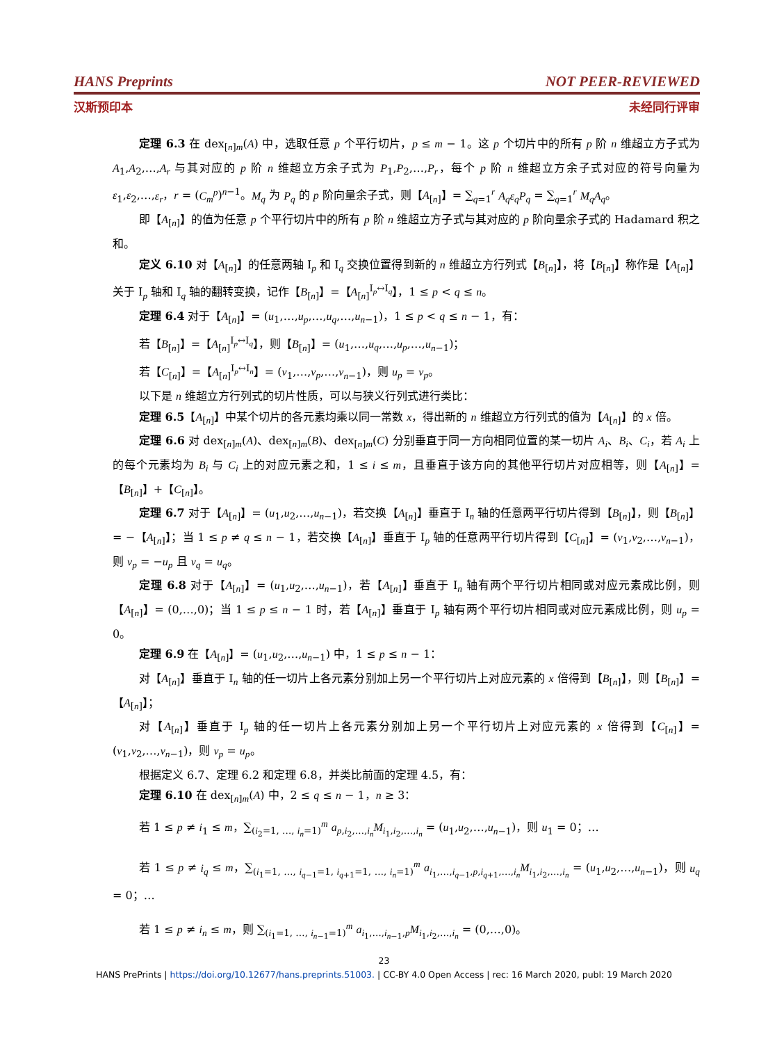HANS Preprints NOT PEER-REVIEWED
汉斯预印本 未经同行评审
定理 6.3 在 dex<sub>[n]m</sub>(A) 中，选取任意 p 个平行切片，p ≤ m − 1。这 p 个切片中的所有 p 阶 n 维超立方子式为 A<sub>1</sub>,A<sub>2</sub>,…,A<sub>r</sub> 与其对应的 p 阶 n 维超立方余子式为 P<sub>1</sub>,P<sub>2</sub>,…,P<sub>r</sub>，每个 p 阶 n 维超立方余子式对应的符号向量为 ε<sub>1</sub>,ε<sub>2</sub>,…,ε<sub>r</sub>，r = (C<sub>m</sub><sup>p</sup>)<sup>n−1</sup>。M<sub>q</sub> 为 P<sub>q</sub> 的 p 阶向量余子式，则【A<sub>[n]</sub>】= ∑<sub>q=1</sub><sup>r</sup> A<sub>q</sub>ε<sub>q</sub>P<sub>q</sub> = ∑<sub>q=1</sub><sup>r</sup> M<sub>q</sub>A<sub>q</sub>。
即【A<sub>[n]</sub>】的值为任意 p 个平行切片中的所有 p 阶 n 维超立方子式与其对应的 p 阶向量余子式的 Hadamard 积之和。
定义 6.10 对【A<sub>[n]</sub>】的任意两轴 I<sub>p</sub> 和 I<sub>q</sub> 交换位置得到新的 n 维超立方行列式【B<sub>[n]</sub>】，将【B<sub>[n]</sub>】称作是【A<sub>[n]</sub>】关于 I<sub>p</sub> 轴和 I<sub>q</sub> 轴的翻转变换，记作【B<sub>[n]</sub>】=【A<sub>[n]</sub><sup>I<sub>p</sub>↔I<sub>q</sub></sup>】，1 ≤ p < q ≤ n。
定理 6.4 对于【A<sub>[n]</sub>】= (u<sub>1</sub>,…,u<sub>p</sub>,…,u<sub>q</sub>,…,u<sub>n−1</sub>)，1 ≤ p < q ≤ n − 1，有：
若【B<sub>[n]</sub>】=【A<sub>[n]</sub><sup>I<sub>p</sub>↔I<sub>q</sub></sup>】，则【B<sub>[n]</sub>】= (u<sub>1</sub>,…,u<sub>q</sub>,…,u<sub>p</sub>,…,u<sub>n−1</sub>)；
若【C<sub>[n]</sub>】=【A<sub>[n]</sub><sup>I<sub>p</sub>↔I<sub>n</sub></sup>】= (v<sub>1</sub>,…,v<sub>p</sub>,…,v<sub>n−1</sub>)，则 u<sub>p</sub> = v<sub>p</sub>。
以下是 n 维超立方行列式的切片性质，可以与狭义行列式进行类比：
定理 6.5【A<sub>[n]</sub>】中某个切片的各元素均乘以同一常数 x，得出新的 n 维超立方行列式的值为【A<sub>[n]</sub>】的 x 倍。
定理 6.6 对 dex<sub>[n]m</sub>(A)、dex<sub>[n]m</sub>(B)、dex<sub>[n]m</sub>(C) 分别垂直于同一方向相同位置的某一切片 A<sub>i</sub>、B<sub>i</sub>、C<sub>i</sub>，若 A<sub>i</sub> 上的每个元素均为 B<sub>i</sub> 与 C<sub>i</sub> 上的对应元素之和，1 ≤ i ≤ m，且垂直于该方向的其他平行切片对应相等，则【A<sub>[n]</sub>】=【B<sub>[n]</sub>】+【C<sub>[n]</sub>】。
定理 6.7 对于【A<sub>[n]</sub>】= (u<sub>1</sub>,u<sub>2</sub>,…,u<sub>n−1</sub>)，若交换【A<sub>[n]</sub>】垂直于 I<sub>n</sub> 轴的任意两平行切片得到【B<sub>[n]</sub>】，则【B<sub>[n]</sub>】= −【A<sub>[n]</sub>】；当 1 ≤ p ≠ q ≤ n − 1，若交换【A<sub>[n]</sub>】垂直于 I<sub>p</sub> 轴的任意两平行切片得到【C<sub>[n]</sub>】= (v<sub>1</sub>,v<sub>2</sub>,…,v<sub>n−1</sub>)，则 v<sub>p</sub> = −u<sub>p</sub> 且 v<sub>q</sub> = u<sub>q</sub>。
定理 6.8 对于【A<sub>[n]</sub>】= (u<sub>1</sub>,u<sub>2</sub>,…,u<sub>n−1</sub>)，若【A<sub>[n]</sub>】垂直于 I<sub>n</sub> 轴有两个平行切片相同或对应元素成比例，则【A<sub>[n]</sub>】= (0,…,0)；当 1 ≤ p ≤ n − 1 时，若【A<sub>[n]</sub>】垂直于 I<sub>p</sub> 轴有两个平行切片相同或对应元素成比例，则 u<sub>p</sub> = 0。
定理 6.9 在【A<sub>[n]</sub>】= (u<sub>1</sub>,u<sub>2</sub>,…,u<sub>n−1</sub>) 中，1 ≤ p ≤ n − 1：
对【A<sub>[n]</sub>】垂直于 I<sub>n</sub> 轴的任一切片上各元素分别加上另一个平行切片上对应元素的 x 倍得到【B<sub>[n]</sub>】，则【B<sub>[n]</sub>】=【A<sub>[n]</sub>】；
对【A<sub>[n]</sub>】垂直于 I<sub>p</sub> 轴的任一切片上各元素分别加上另一个平行切片上对应元素的 x 倍得到【C<sub>[n]</sub>】= (v<sub>1</sub>,v<sub>2</sub>,…,v<sub>n−1</sub>)，则 v<sub>p</sub> = u<sub>p</sub>。
根据定义 6.7、定理 6.2 和定理 6.8，并类比前面的定理 4.5，有：
定理 6.10 在 dex<sub>[n]m</sub>(A) 中，2 ≤ q ≤ n − 1，n ≥ 3：
若 1 ≤ p ≠ i<sub>1</sub> ≤ m，∑<sub>(i<sub>2</sub>=1, …, i<sub>n</sub>=1)</sub><sup>m</sup> a<sub>p,i<sub>2</sub>,…,i<sub>n</sub></sub>M<sub>i<sub>1</sub>,i<sub>2</sub>,…,i<sub>n</sub></sub> = (u<sub>1</sub>,u<sub>2</sub>,…,u<sub>n−1</sub>)，则 u<sub>1</sub> = 0；…
若 1 ≤ p ≠ i<sub>q</sub> ≤ m，∑<sub>(i<sub>1</sub>=1, …, i<sub>q−1</sub>=1, i<sub>q+1</sub>=1, …, i<sub>n</sub>=1)</sub><sup>m</sup> a<sub>i<sub>1</sub>,…,i<sub>q−1</sub>,p,i<sub>q+1</sub>,…,i<sub>n</sub></sub>M<sub>i<sub>1</sub>,i<sub>2</sub>,…,i<sub>n</sub></sub> = (u<sub>1</sub>,u<sub>2</sub>,…,u<sub>n−1</sub>)，则 u<sub>q</sub> = 0；…
若 1 ≤ p ≠ i<sub>n</sub> ≤ m，则 ∑<sub>(i<sub>1</sub>=1, …, i<sub>n−1</sub>=1)</sub><sup>m</sup> a<sub>i<sub>1</sub>,…,i<sub>n−1</sub>,p</sub>M<sub>i<sub>1</sub>,i<sub>2</sub>,…,i<sub>n</sub></sub> = (0,…,0)。
23
HANS PrePrints | https://doi.org/10.12677/hans.preprints.51003. | CC-BY 4.0 Open Access | rec: 16 March 2020, publ: 19 March 2020